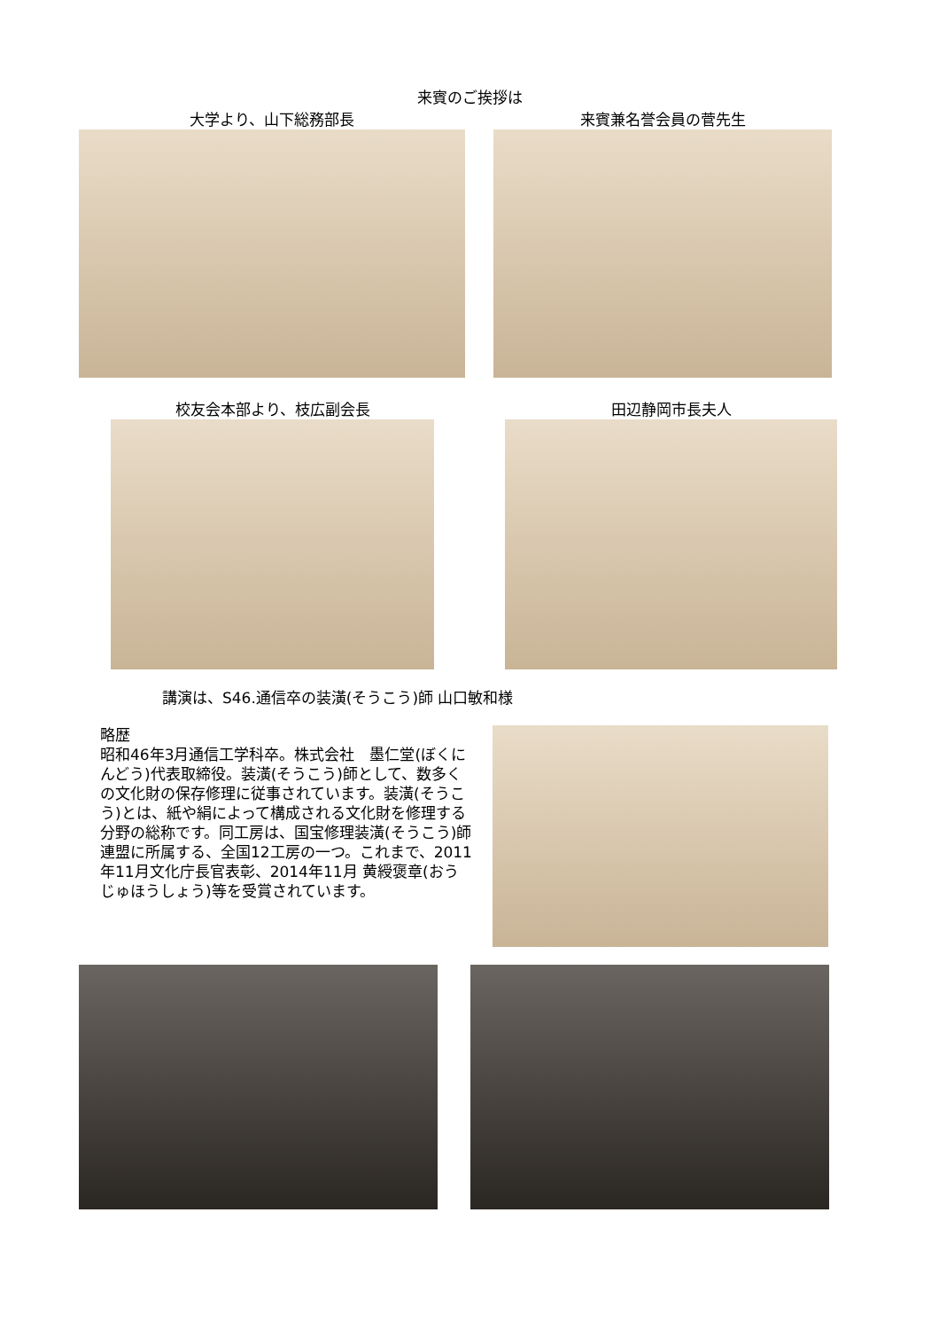来賓のご挨拶は
大学より、山下総務部長 来賓兼名誉会員の菅先生
校友会本部より、枝広副会長 田辺静岡市長夫人
講演は、S46.通信卒の装潢(そうこう)師 山口敏和様
略歴
昭和46年3月通信工学科卒。株式会社　墨仁堂(ぼくにんどう)代表取締役。装潢(そうこう)師として、数多くの文化財の保存修理に従事されています。装潢(そうこう)とは、紙や絹によって構成される文化財を修理する分野の総称です。同工房は、国宝修理装潢(そうこう)師連盟に所属する、全国12工房の一つ。これまで、2011年11月文化庁長官表彰、2014年11月 黄綬褒章(おうじゅほうしょう)等を受賞されています。